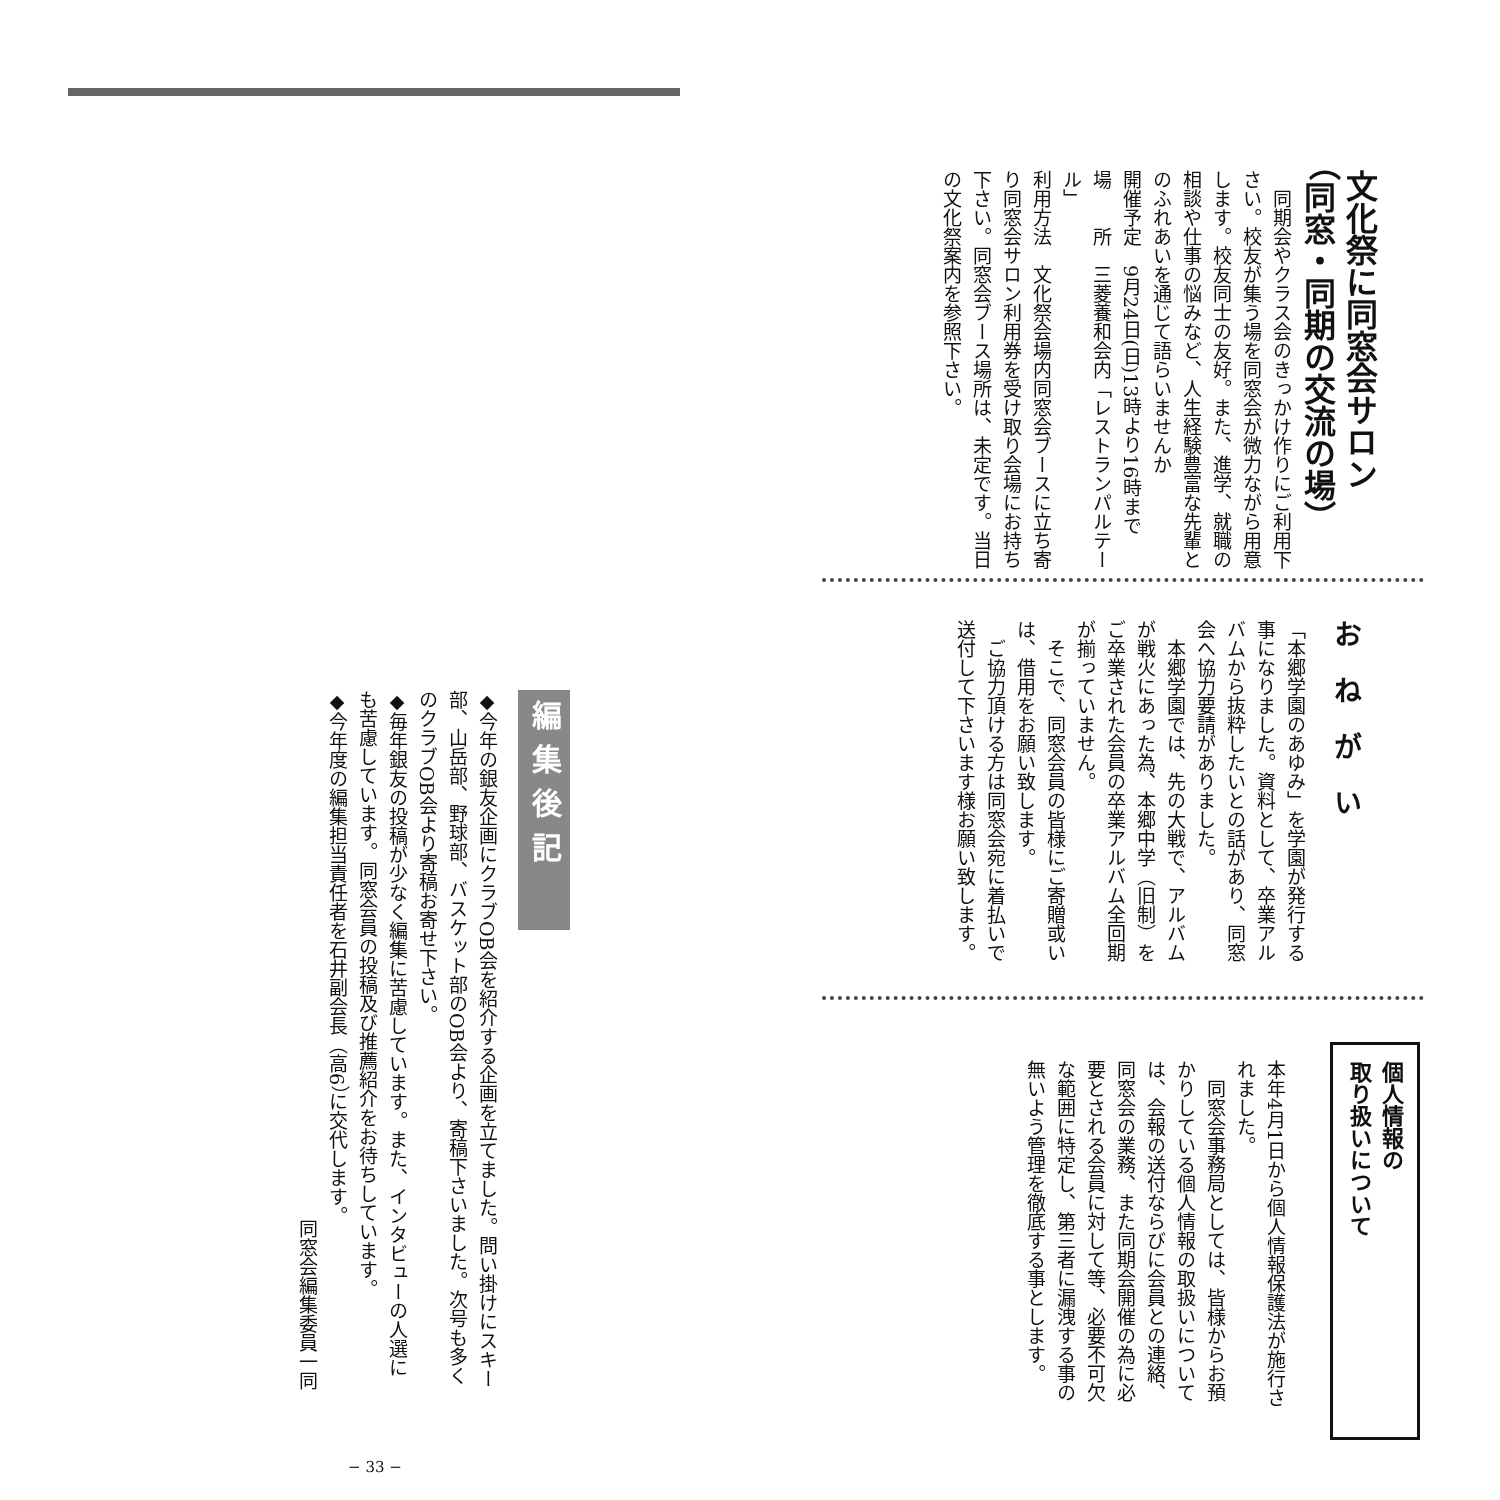文化祭に同窓会サロン
（同窓・同期の交流の場）
　同期会やクラス会のきっかけ作りにご利用下さい。校友が集う場を同窓会が微力ながら用意します。校友同士の友好。また、進学、就職の相談や仕事の悩みなど、人生経験豊富な先輩とのふれあいを通じて語らいませんか
開催予定　9月24日(日)13時より16時まで
場　　所　三菱養和会内「レストランパルテール」
利用方法　文化祭会場内同窓会ブースに立ち寄り同窓会サロン利用券を受け取り会場にお持ち下さい。同窓会ブース場所は、未定です。当日の文化祭案内を参照下さい。
おねがい
「本郷学園のあゆみ」を学園が発行する事になりました。資料として、卒業アルバムから抜粋したいとの話があり、同窓会へ協力要請がありました。
　本郷学園では、先の大戦で、アルバムが戦火にあった為、本郷中学（旧制）をご卒業された会員の卒業アルバム全回期が揃っていません。
　そこで、同窓会員の皆様にご寄贈或いは、借用をお願い致します。
　ご協力頂ける方は同窓会宛に着払いで送付して下さいます様お願い致します。
個人情報の
取り扱いについて
本年4月1日から個人情報保護法が施行されました。
　同窓会事務局としては、皆様からお預かりしている個人情報の取扱いについては、会報の送付ならびに会員との連絡、同窓会の業務、また同期会開催の為に必要とされる会員に対して等、必要不可欠な範囲に特定し、第三者に漏洩する事の無いよう管理を徹底する事とします。
編集後記
◆今年の銀友企画にクラブOB会を紹介する企画を立てました。問い掛けにスキー部、山岳部、野球部、バスケット部のOB会より、寄稿下さいました。次号も多くのクラブOB会より寄稿お寄せ下さい。
◆毎年銀友の投稿が少なく編集に苦慮しています。また、インタビューの人選にも苦慮しています。同窓会員の投稿及び推薦紹介をお待ちしています。
◆今年度の編集担当責任者を石井副会長（高6）に交代します。
同窓会編集委員一同
− 33 −